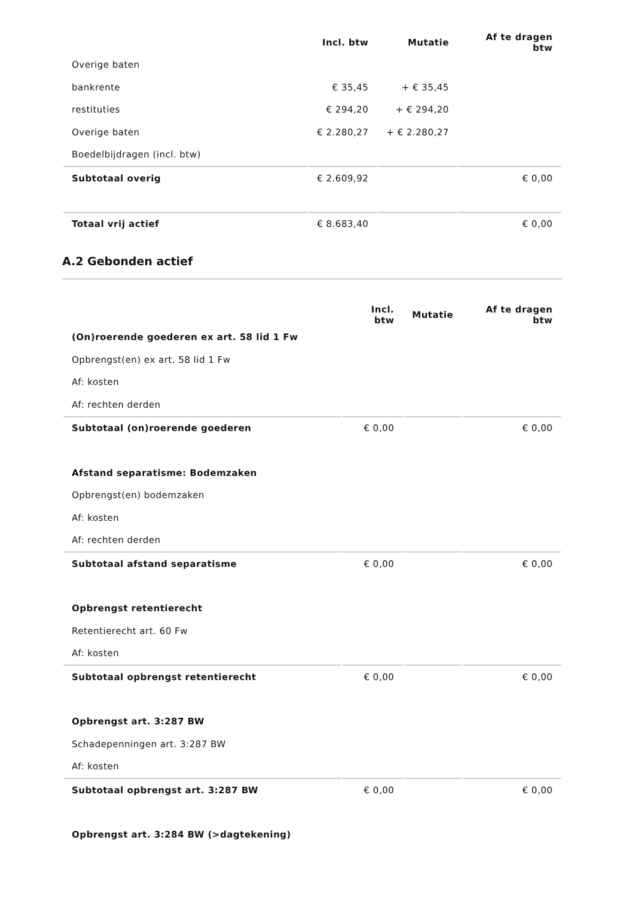| | Incl. btw | Mutatie | Af te dragen btw |
| --- | --- | --- | --- |
| Overige baten | | | |
| bankrente | € 35,45 | + € 35,45 | |
| restituties | € 294,20 | + € 294,20 | |
| Overige baten | € 2.280,27 | + € 2.280,27 | |
| Boedelbijdragen (incl. btw) | | | |
| Subtotaal overig | € 2.609,92 | | € 0,00 |
| Totaal vrij actief | € 8.683,40 | | € 0,00 |
A.2 Gebonden actief
| | Incl. btw | Mutatie | Af te dragen btw |
| --- | --- | --- | --- |
| (On)roerende goederen ex art. 58 lid 1 Fw | | | |
| Opbrengst(en) ex art. 58 lid 1 Fw | | | |
| Af: kosten | | | |
| Af: rechten derden | | | |
| Subtotaal (on)roerende goederen | € 0,00 | | € 0,00 |
| Afstand separatisme: Bodemzaken | | | |
| Opbrengst(en) bodemzaken | | | |
| Af: kosten | | | |
| Af: rechten derden | | | |
| Subtotaal afstand separatisme | € 0,00 | | € 0,00 |
| Opbrengst retentierecht | | | |
| Retentierecht art. 60 Fw | | | |
| Af: kosten | | | |
| Subtotaal opbrengst retentierecht | € 0,00 | | € 0,00 |
| Opbrengst art. 3:287 BW | | | |
| Schadepenningen art. 3:287 BW | | | |
| Af: kosten | | | |
| Subtotaal opbrengst art. 3:287 BW | € 0,00 | | € 0,00 |
| Opbrengst art. 3:284 BW (>dagtekening) | | | |